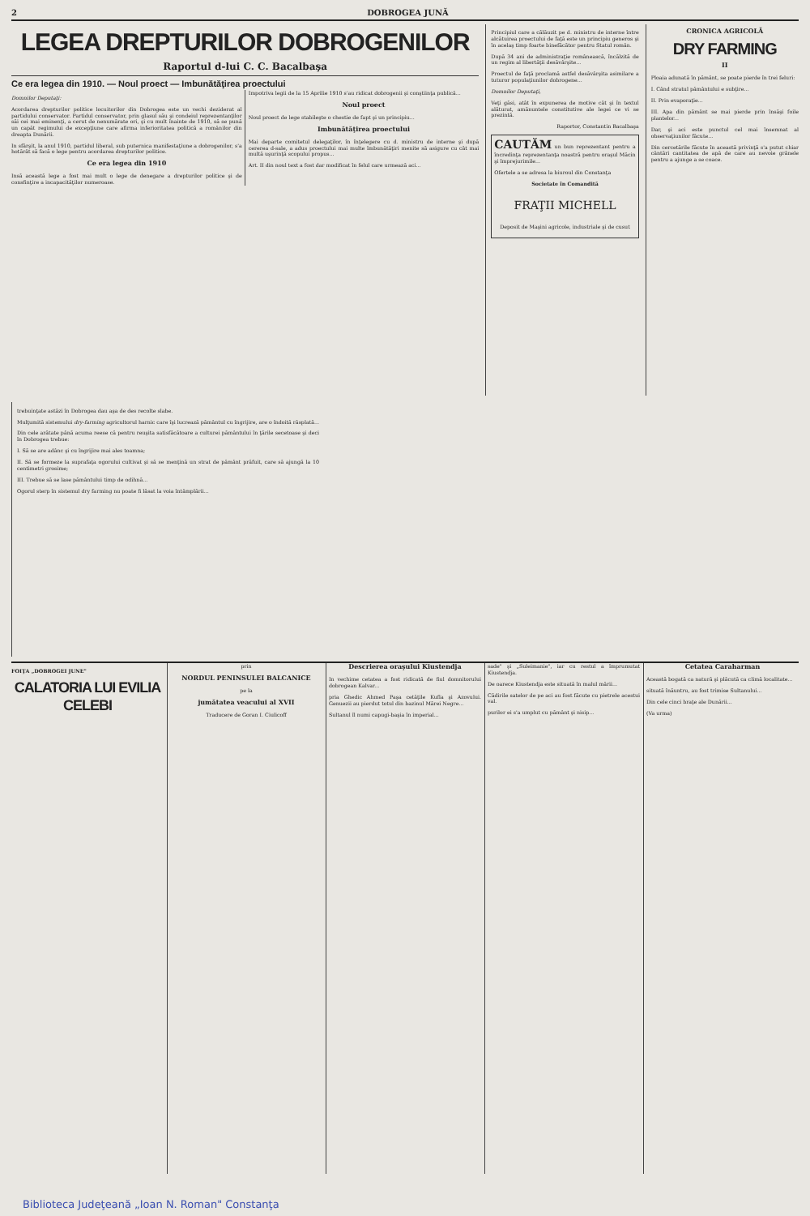2 DOBROGEA JUNĂ
LEGEA DREPTURILOR DOBROGENILOR
Raportul d-lui C. C. Bacalbaşa
Ce era legea din 1910. — Noul proect — Imbunătăţirea proectului
Domnilor Deputaţi:
Acordarea drepturilor politice locuitorilor din Dobrogea este un vechi deziderat al partidului conservator. Partidul conservator, prin glasul său şi condeiul reprezentanţilor săi cei mai eminenţi, a cerut de nenumărate ori, şi cu mult înainte de 1910, să se pună un capăt regimului de excepţiune care afirma inferioritatea politică a românilor din dreapta Dunării.
In sfârşit, la anul 1910, partidul liberal, sub puternica manifestaţiune a dobrogenilor, s'a hotărât să facă o lege pentru acordarea drepturilor politice.
Ce era legea din 1910
Insă această lege a fost mai mult o lege de denegare a drepturilor politice şi de consfinţire a incapacităţilor numeroase.
Impotriva legii de la 15 Aprilie 1910 s'au ridicat dobrogenii şi conştiinţa publică...
Noul proect
Noul proect de lege stabileşte o chestie de fapt şi un principiu...
Imbunătăţirea proectului
Mai departe comitetul delegaţilor, în înţelegere cu d. ministru de interne şi după cererea d-sale, a adus proectului mai multe îmbunătăţiri menite să asigure cu cât mai multă uşurinţă scopului propus...
Art. II din noul text a fost dar modificat în felul care urmează aci...
Principiul care a călăuzit pe d. ministru de interne între alcătuirea proectului de faţă este un principiu generos şi în acelaş timp foarte binefăcător pentru Statul român.
După 34 ani de administraţie românească, încălzită de un regim al libertăţii desăvârşite...
Proectul de faţă proclamă astfel desăvârşita asimilare a tuturor populaţiunilor dobrogene...
Domnilor Deputaţi,
Veţi găsi, atât în expunerea de motive cât şi în textul alăturat, amănuntele constitutive ale legei ce vi se prezintă.
Raportor, Constantin Bacalbaşa
CAUTĂM un bun reprezentant pentru a încredinţa reprezentanţa noastră pentru oraşul Măcin şi împrejurimile...
Ofertele a se adresa la biuroul din Constanţa
Societate în Comandită
FRAŢII MICHELL
Deposit de Maşini agricole, industriale şi de cusut
CRONICA AGRICOLĂ
DRY FARMING
II
Ploaia adunată în pământ, se poate pierde în trei feluri:
I. Când stratul pământului e subţire...
II. Prin evaporaţie...
III. Apa din pământ se mai pierde prin însăşi foile plantelor...
Dar, şi aci este punctul cel mai însemnat al observaţiunilor făcute...
Din cercetările făcute în această privinţă s'a putut chiar cântări cantitatea de apă de care au nevoie grânele pentru a ajunge a se coace.
trebuinţate astăzi în Dobrogea dau aşa de des recolte slabe.
Mulţumită sistemului dry-farming agricultorul harnic care îşi lucrează pământul cu îngrijire, are o îndoită răsplată...
Din cele arătate până acuma reese că pentru reuşita satisfăcătoare a culturei pământului în ţările secetoase şi deci în Dobrogea trebue:
I. Să se are adânc şi cu îngrijire mai ales toamna;
II. Să se formeze la suprafaţa ogorului cultivat şi să se menţină un strat de pământ prăfuit, care să ajungă la 10 centimetri grosime;
III. Trebue să se lase pământului timp de odihnă...
Ogorul sterp în sistemul dry farming nu poate fi lăsat la voia întâmplării...
FOIŢA „DOBROGEI JUNE"
CALATORIA LUI EVILIA CELEBI
prin
NORDUL PENINSULEI BALCANICE
pe la
jumătatea veacului al XVII
Traducere de Goran I. Ciulicoff
Descrierea oraşului Kiustendja
In vechime cetatea a fost ridicată de fiul domnitorului dobrogean Kalvar...
pria Ghedic Ahmed Paşa cetăţile Kufla şi Azovului. Genuezii au pierdut totul din bazinul Mărei Negre...
Sultanul îl numi capugi-başia în imperial...
sade" şi „Suleimanie", iar cu restul a împrumutat Kiustendja.
De oarece Kiustendja este situată în malul mării...
Cădirile satelor de pe aci au fost făcute cu pietrele acestui val.
purilor ei s'a umplut cu pământ şi nisip...
Cetatea Caraharman
Această bogată ca natură şi plăcută ca climă localitate...
situată înăuntru, au fost trimise Sultanului...
Din cele cinci braţe ale Dunării...
(Va urma)
Biblioteca Judeţeană „Ioan N. Roman" Constanţa